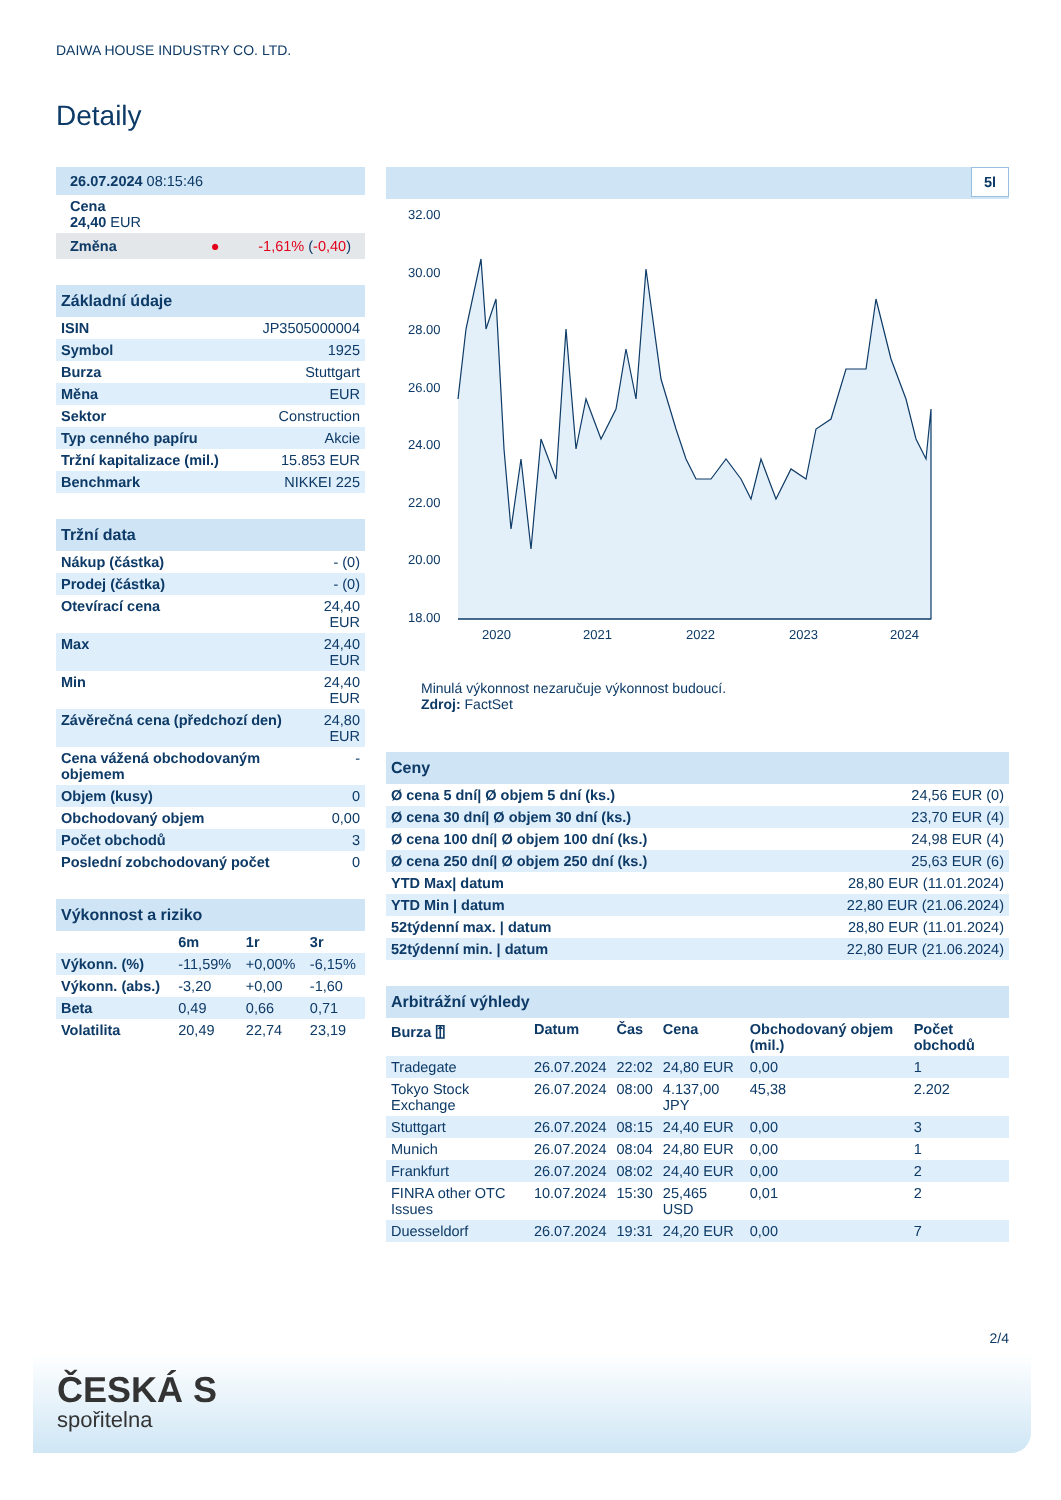DAIWA HOUSE INDUSTRY CO. LTD.
Detaily
| 26.07.2024 08:15:46 |
| Cena 24,40 EUR |
| Změna ● -1,61% ( -0,40 ) |
| Základní údaje | |
| --- | --- |
| ISIN | JP3505000004 |
| Symbol | 1925 |
| Burza | Stuttgart |
| Měna | EUR |
| Sektor | Construction |
| Typ cenného papíru | Akcie |
| Tržní kapitalizace (mil.) | 15.853 EUR |
| Benchmark | NIKKEI 225 |
| Tržní data | |
| --- | --- |
| Nákup (částka) | - (0) |
| Prodej (částka) | - (0) |
| Otevírací cena | 24,40 EUR |
| Max | 24,40 EUR |
| Min | 24,40 EUR |
| Závěrečná cena (předchozí den) | 24,80 EUR |
| Cena vážená obchodovaným objemem | - |
| Objem (kusy) | 0 |
| Obchodovaný objem | 0,00 |
| Počet obchodů | 3 |
| Poslední zobchodovaný počet | 0 |
| Výkonnost a riziko | | | |
| --- | --- | --- | --- |
| | 6m | 1r | 3r |
| Výkonn. (%) | -11,59% | +0,00% | -6,15% |
| Výkonn. (abs.) | -3,20 | +0,00 | -1,60 |
| Beta | 0,49 | 0,66 | 0,71 |
| Volatilita | 20,49 | 22,74 | 23,19 |
5l
32.00
30.00
28.00
26.00
24.00
22.00
20.00
18.00
2020
2021
2022
2023
2024
Minulá výkonnost nezaručuje výkonnost budoucí.
Zdroj: FactSet
| Ceny | |
| --- | --- |
| Ø cena 5 dní/ Ø objem 5 dní (ks.) | 24,56 EUR (0) |
| Ø cena 30 dní/ Ø objem 30 dní (ks.) | 23,70 EUR (4) |
| Ø cena 100 dní/ Ø objem 100 dní (ks.) | 24,98 EUR (4) |
| Ø cena 250 dní/ Ø objem 250 dní (ks.) | 25,63 EUR (6) |
| YTD Max/ datum | 28,80 EUR (11.01.2024) |
| YTD Min / datum | 22,80 EUR (21.06.2024) |
| 52týdenní max. / datum | 28,80 EUR (11.01.2024) |
| 52týdenní min. / datum | 22,80 EUR (21.06.2024) |
| Arbitrážní výhledy | | | | | |
| --- | --- | --- | --- | --- | --- |
| Burza ⍐ | Datum | Čas | Cena | Obchodovaný objem (mil.) | Počet obchodů |
| Tradegate | 26.07.2024 | 22:02 | 24,80 EUR | 0,00 | 1 |
| Tokyo Stock Exchange | 26.07.2024 | 08:00 | 4.137,00 JPY | 45,38 | 2.202 |
| Stuttgart | 26.07.2024 | 08:15 | 24,40 EUR | 0,00 | 3 |
| Munich | 26.07.2024 | 08:04 | 24,80 EUR | 0,00 | 1 |
| Frankfurt | 26.07.2024 | 08:02 | 24,40 EUR | 0,00 | 2 |
| FINRA other OTC Issues | 10.07.2024 | 15:30 | 25,465 USD | 0,01 | 2 |
| Duesseldorf | 26.07.2024 | 19:31 | 24,20 EUR | 0,00 | 7 |
2/4
ČESKÁ S
spořitelna